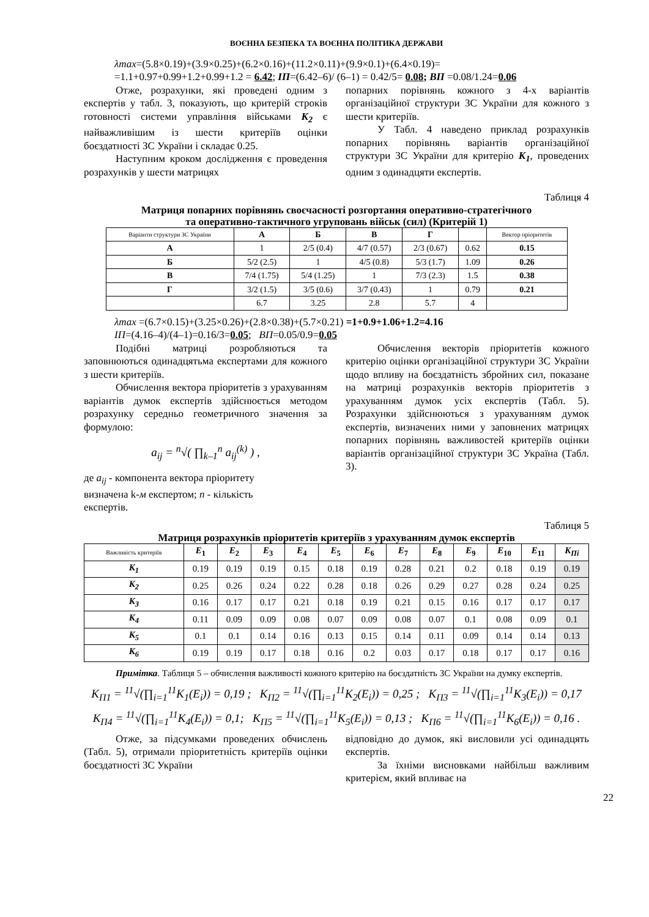ВОЄННА БЕЗПЕКА ТА ВОЄННА ПОЛІТИКА ДЕРЖАВИ
λmax=(5.8×0.19)+(3.9×0.25)+(6.2×0.16)+(11.2×0.11)+(9.9×0.1)+(6.4×0.19)=
=1.1+0.97+0.99+1.2+0.99+1.2 = 6.42; ІП=(6.42–6)/ (6–1) = 0.42/5= 0.08; ВП =0.08/1.24=0.06
Отже, розрахунки, які проведені одним з експертів у табл. 3, показують, що критерій строків готовності системи управління військами К<sub>2</sub> є найважливішим із шести критеріїв оцінки боєздатності ЗС України і складає 0.25.
Наступним кроком дослідження є проведення розрахунків у шести матрицях
попарних порівнянь кожного з 4-х варіантів організаційної структури ЗС України для кожного з шести критеріїв.
У Табл. 4 наведено приклад розрахунків попарних порівнянь варіантів організаційної структури ЗС України для критерію К<sub>1</sub>, проведених одним з одинадцяти експертів.
Таблиця 4
Матриця попарних порівнянь своєчасності розгортання оперативно-стратегічного
та оперативно-тактичного угруповань військ (сил) (Критерій 1)
| Варіанти структури ЗС України | А | Б | В | Г | | Вектор пріоритетів |
| --- | --- | --- | --- | --- | --- | --- |
| А | 1 | 2/5 (0.4) | 4/7 (0.57) | 2/3 (0.67) | 0.62 | 0.15 |
| Б | 5/2 (2.5) | 1 | 4/5 (0.8) | 5/3 (1.7) | 1.09 | 0.26 |
| В | 7/4 (1.75) | 5/4 (1.25) | 1 | 7/3 (2.3) | 1.5 | 0.38 |
| Г | 3/2 (1.5) | 3/5 (0.6) | 3/7 (0.43) | 1 | 0.79 | 0.21 |
| | 6.7 | 3.25 | 2.8 | 5.7 | 4 | |
λmax =(6.7×0.15)+(3.25×0.26)+(2.8×0.38)+(5.7×0.21) =1+0.9+1.06+1.2=4.16
ІП=(4.16–4)/(4–1)=0.16/3=0.05; ВП=0.05/0.9=0.05
Подібні матриці розробляються та заповнюються одинадцятьма експертами для кожного з шести критеріїв.
Обчислення вектора пріоритетів з урахуванням варіантів думок експертів здійснюється методом розрахунку середньо геометричного значення за формулою:
a<sub>ij</sub> = <sup>n</sup>√( ∏<sub>k–1</sub><sup>n</sup> a<sub>ij</sub><sup>(k)</sup> ) ,
де a<sub>ij</sub> - компонента вектора пріоритету
визначена k-м експертом; n - кількість
експертів.
Обчислення векторів пріоритетів кожного критерію оцінки організаційної структури ЗС України щодо впливу на боєздатність збройних сил, показане на матриці розрахунків векторів пріоритетів з урахуванням думок усіх експертів (Табл. 5). Розрахунки здійснюються з урахуванням думок експертів, визначених ними у заповнених матрицях попарних порівнянь важливостей критеріїв оцінки варіантів організаційної структури ЗС Україна (Табл. 3).
Таблиця 5
Матриця розрахунків пріоритетів критеріїв з урахуванням думок експертів
| Важливість критеріїв | E<sub>1</sub> | E<sub>2</sub> | E<sub>3</sub> | E<sub>4</sub> | E<sub>5</sub> | E<sub>6</sub> | E<sub>7</sub> | E<sub>8</sub> | E<sub>9</sub> | E<sub>10</sub> | E<sub>11</sub> | K<sub>Пі</sub> |
| --- | --- | --- | --- | --- | --- | --- | --- | --- | --- | --- | --- | --- |
| К<sub>1</sub> | 0.19 | 0.19 | 0.19 | 0.15 | 0.18 | 0.19 | 0.28 | 0.21 | 0.2 | 0.18 | 0.19 | 0.19 |
| К<sub>2</sub> | 0.25 | 0.26 | 0.24 | 0.22 | 0.28 | 0.18 | 0.26 | 0.29 | 0.27 | 0.28 | 0.24 | 0.25 |
| К<sub>3</sub> | 0.16 | 0.17 | 0.17 | 0.21 | 0.18 | 0.19 | 0.21 | 0.15 | 0.16 | 0.17 | 0.17 | 0.17 |
| К<sub>4</sub> | 0.11 | 0.09 | 0.09 | 0.08 | 0.07 | 0.09 | 0.08 | 0.07 | 0.1 | 0.08 | 0.09 | 0.1 |
| К<sub>5</sub> | 0.1 | 0.1 | 0.14 | 0.16 | 0.13 | 0.15 | 0.14 | 0.11 | 0.09 | 0.14 | 0.14 | 0.13 |
| К<sub>6</sub> | 0.19 | 0.19 | 0.17 | 0.18 | 0.16 | 0.2 | 0.03 | 0.17 | 0.18 | 0.17 | 0.17 | 0.16 |
Примітка. Таблиця 5 – обчислення важливості кожного критерію на боєздатність ЗС України на думку експертів.
K<sub>П1</sub> = <sup>11</sup>√(∏<sub>i=1</sub><sup>11</sup>K<sub>1</sub>(E<sub>i</sub>)) = 0,19 ; K<sub>П2</sub> = <sup>11</sup>√(∏<sub>i=1</sub><sup>11</sup>K<sub>2</sub>(E<sub>i</sub>)) = 0,25 ; K<sub>П3</sub> = <sup>11</sup>√(∏<sub>i=1</sub><sup>11</sup>K<sub>3</sub>(E<sub>i</sub>)) = 0,17
K<sub>П4</sub> = <sup>11</sup>√(∏<sub>i=1</sub><sup>11</sup>K<sub>4</sub>(E<sub>i</sub>)) = 0,1; K<sub>П5</sub> = <sup>11</sup>√(∏<sub>i=1</sub><sup>11</sup>K<sub>5</sub>(E<sub>i</sub>)) = 0,13 ; K<sub>П6</sub> = <sup>11</sup>√(∏<sub>i=1</sub><sup>11</sup>K<sub>6</sub>(E<sub>i</sub>)) = 0,16 .
Отже, за підсумками проведених обчислень (Табл. 5), отримали пріоритетність критеріїв оцінки боєздатності ЗС України
відповідно до думок, які висловили усі одинадцять експертів.
За їхніми висновками найбільш важливим критерієм, який впливає на
22